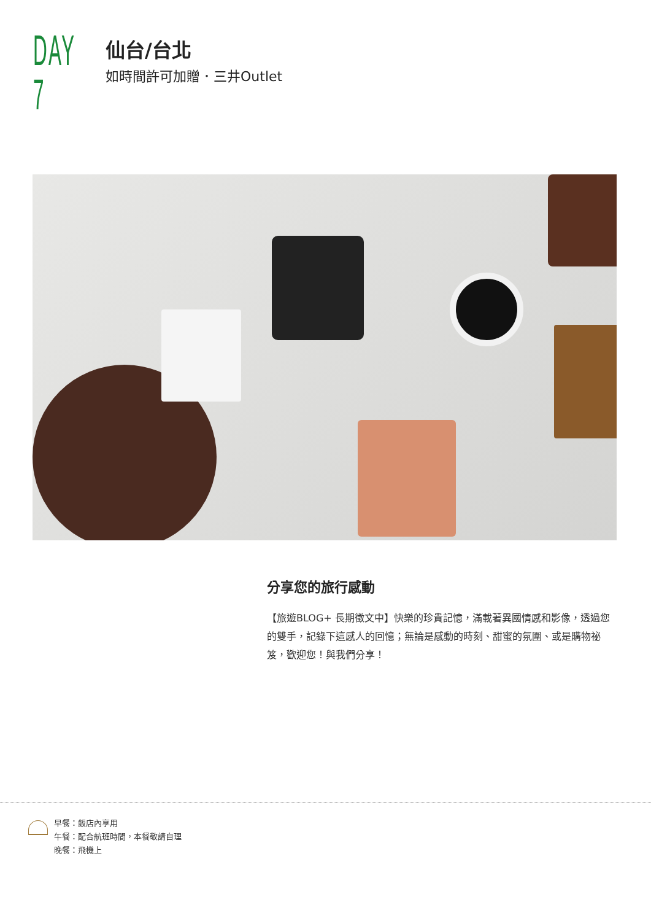DAY 7
仙台/台北
如時間許可加贈．三井Outlet
分享您的旅行感動
【旅遊BLOG+ 長期徵文中】快樂的珍貴記憶，滿載著異國情感和影像，透過您的雙手，記錄下這感人的回憶；無論是感動的時刻、甜蜜的氛圍、或是購物祕笈，歡迎您！與我們分享！
早餐：飯店內享用
午餐：配合航班時間，本餐敬請自理
晚餐：飛機上